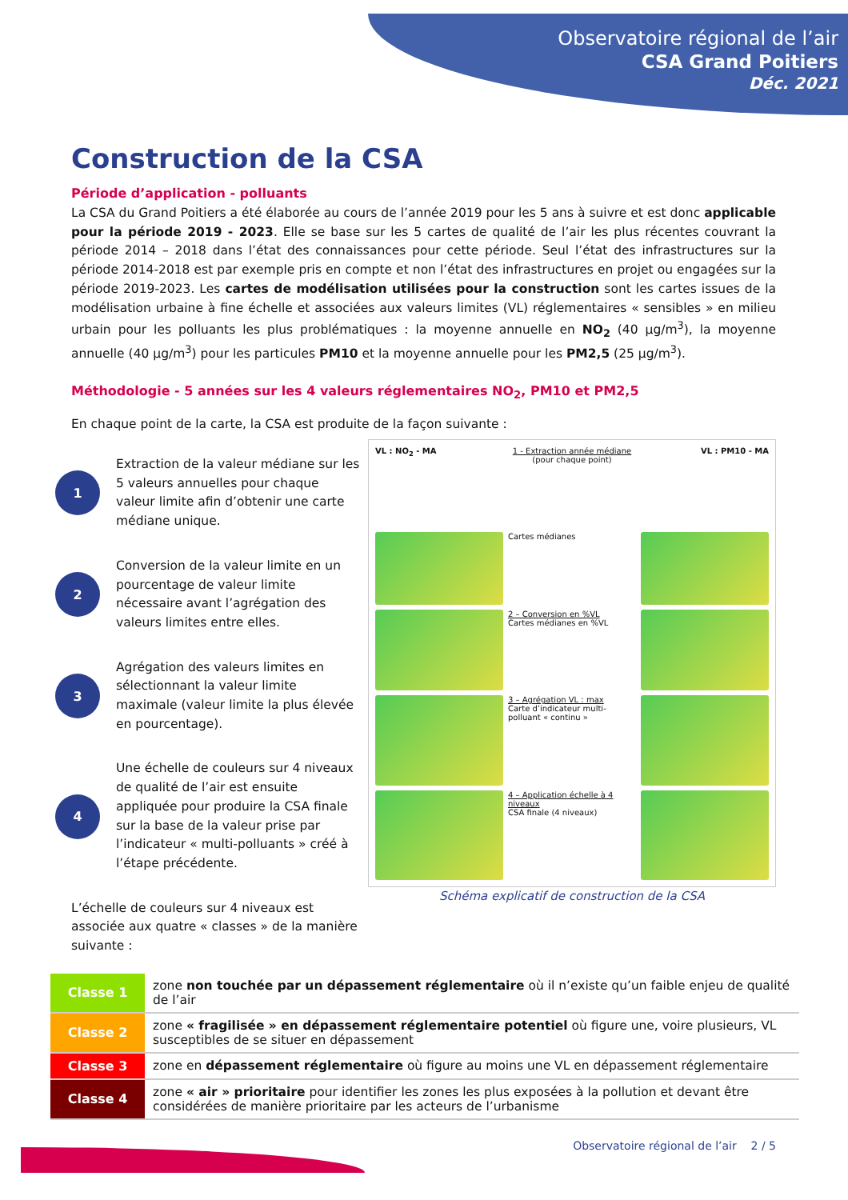Observatoire régional de l’air
CSA Grand Poitiers
Déc. 2021
Construction de la CSA
Période d’application - polluants
La CSA du Grand Poitiers a été élaborée au cours de l’année 2019 pour les 5 ans à suivre et est donc applicable pour la période 2019 - 2023. Elle se base sur les 5 cartes de qualité de l’air les plus récentes couvrant la période 2014 – 2018 dans l’état des connaissances pour cette période. Seul l’état des infrastructures sur la période 2014-2018 est par exemple pris en compte et non l’état des infrastructures en projet ou engagées sur la période 2019-2023. Les cartes de modélisation utilisées pour la construction sont les cartes issues de la modélisation urbaine à fine échelle et associées aux valeurs limites (VL) réglementaires « sensibles » en milieu urbain pour les polluants les plus problématiques : la moyenne annuelle en NO<sub>2</sub> (40 µg/m<sup>3</sup>), la moyenne annuelle (40 µg/m<sup>3</sup>) pour les particules PM10 et la moyenne annuelle pour les PM2,5 (25 µg/m<sup>3</sup>).
Méthodologie - 5 années sur les 4 valeurs réglementaires NO<sub>2</sub>, PM10 et PM2,5
En chaque point de la carte, la CSA est produite de la façon suivante :
1
Extraction de la valeur médiane sur les 5 valeurs annuelles pour chaque valeur limite afin d’obtenir une carte médiane unique.
2
Conversion de la valeur limite en un pourcentage de valeur limite nécessaire avant l’agrégation des valeurs limites entre elles.
3
Agrégation des valeurs limites en sélectionnant la valeur limite maximale (valeur limite la plus élevée en pourcentage).
4
Une échelle de couleurs sur 4 niveaux de qualité de l’air est ensuite appliquée pour produire la CSA finale sur la base de la valeur prise par l’indicateur « multi-polluants » créé à l’étape précédente.
L’échelle de couleurs sur 4 niveaux est associée aux quatre « classes » de la manière suivante :
VL : NO<sub>2</sub> - MA
1 - Extraction année médiane
(pour chaque point)
VL : PM10 - MA
Cartes médianes
2 – Conversion en %VL
Cartes médianes en %VL
3 – Agrégation VL : max
Carte d’indicateur multi-polluant « continu »
4 – Application échelle à 4 niveaux
CSA finale (4 niveaux)
Schéma explicatif de construction de la CSA
| Classe 1 | zone non touchée par un dépassement réglementaire où il n’existe qu’un faible enjeu de qualité de l’air |
| Classe 2 | zone « fragilisée » en dépassement réglementaire potentiel où figure une, voire plusieurs, VL susceptibles de se situer en dépassement |
| Classe 3 | zone en dépassement réglementaire où figure au moins une VL en dépassement réglementaire |
| Classe 4 | zone « air » prioritaire pour identifier les zones les plus exposées à la pollution et devant être considérées de manière prioritaire par les acteurs de l’urbanisme |
Observatoire régional de l’air 2 / 5